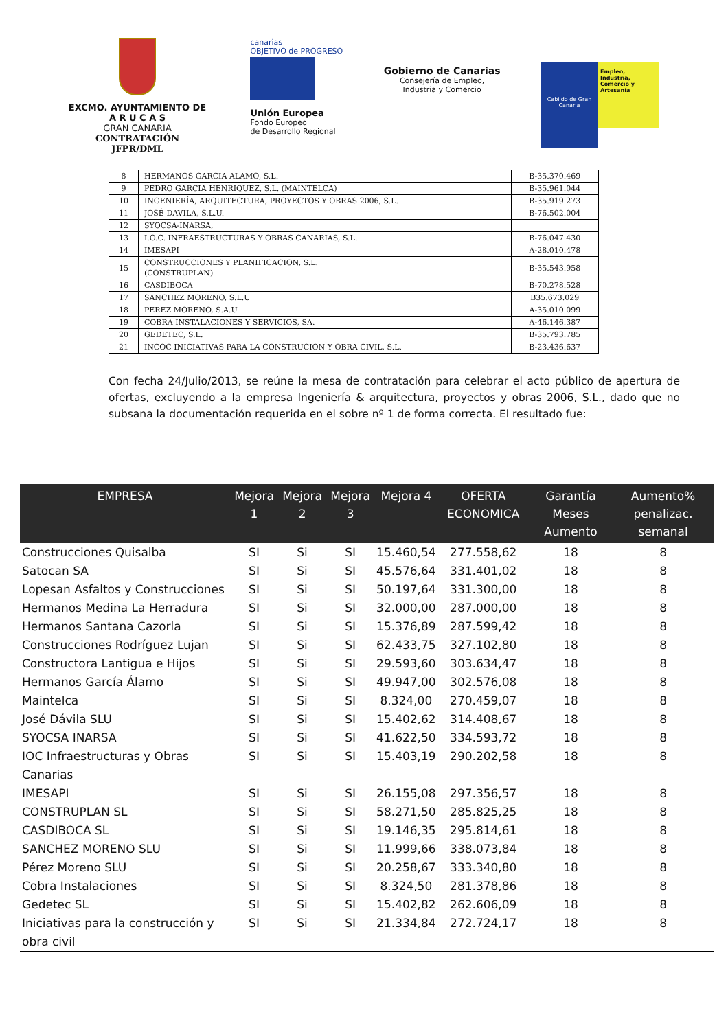EXCMO. AYUNTAMIENTO DE
A R U C A S
GRAN CANARIA
CONTRATACIÓN
JFPR/DML
canarias
OBJETIVO de PROGRESO
Unión Europea
Fondo Europeo
de Desarrollo Regional
Gobierno de Canarias
Consejería de Empleo,
Industria y Comercio
Cabildo de Gran Canaria
Empleo, Industria, Comercio y Artesanía
| 8 | HERMANOS GARCIA ALAMO, S.L. | B-35.370.469 |
| 9 | PEDRO GARCIA HENRIQUEZ, S.L. (MAINTELCA) | B-35.961.044 |
| 10 | INGENIERÍA, ARQUITECTURA, PROYECTOS Y OBRAS 2006, S.L. | B-35.919.273 |
| 11 | JOSÉ DAVILA, S.L.U. | B-76.502.004 |
| 12 | SYOCSA-INARSA, | |
| 13 | I.O.C. INFRAESTRUCTURAS Y OBRAS CANARIAS, S.L. | B-76.047.430 |
| 14 | IMESAPI | A-28.010.478 |
| 15 | CONSTRUCCIONES Y PLANIFICACION, S.L. (CONSTRUPLAN) | B-35.543.958 |
| 16 | CASDIBOCA | B-70.278.528 |
| 17 | SANCHEZ MORENO, S.L.U | B35.673.029 |
| 18 | PEREZ MORENO, S.A.U. | A-35.010.099 |
| 19 | COBRA INSTALACIONES Y SERVICIOS, SA. | A-46.146.387 |
| 20 | GEDETEC, S.L. | B-35.793.785 |
| 21 | INCOC INICIATIVAS PARA LA CONSTRUCION Y OBRA CIVIL, S.L. | B-23.436.637 |
Con fecha 24/Julio/2013, se reúne la mesa de contratación para celebrar el acto público de apertura de ofertas, excluyendo a la empresa Ingeniería & arquitectura, proyectos y obras 2006, S.L., dado que no subsana la documentación requerida en el sobre nº 1 de forma correcta. El resultado fue:
| EMPRESA | Mejora 1 | Mejora 2 | Mejora 3 | Mejora 4 | OFERTA ECONOMICA | Garantía Meses Aumento | Aumento% penalizac. semanal |
| --- | --- | --- | --- | --- | --- | --- | --- |
| Construcciones Quisalba | SI | Si | SI | 15.460,54 | 277.558,62 | 18 | 8 |
| Satocan SA | SI | Si | SI | 45.576,64 | 331.401,02 | 18 | 8 |
| Lopesan Asfaltos y Construcciones | SI | Si | SI | 50.197,64 | 331.300,00 | 18 | 8 |
| Hermanos Medina La Herradura | SI | Si | SI | 32.000,00 | 287.000,00 | 18 | 8 |
| Hermanos Santana Cazorla | SI | Si | SI | 15.376,89 | 287.599,42 | 18 | 8 |
| Construcciones Rodríguez Lujan | SI | Si | SI | 62.433,75 | 327.102,80 | 18 | 8 |
| Constructora Lantigua e Hijos | SI | Si | SI | 29.593,60 | 303.634,47 | 18 | 8 |
| Hermanos García Álamo | SI | Si | SI | 49.947,00 | 302.576,08 | 18 | 8 |
| Maintelca | SI | Si | SI | 8.324,00 | 270.459,07 | 18 | 8 |
| José Dávila SLU | SI | Si | SI | 15.402,62 | 314.408,67 | 18 | 8 |
| SYOCSA INARSA | SI | Si | SI | 41.622,50 | 334.593,72 | 18 | 8 |
| IOC Infraestructuras y Obras Canarias | SI | Si | SI | 15.403,19 | 290.202,58 | 18 | 8 |
| IMESAPI | SI | Si | SI | 26.155,08 | 297.356,57 | 18 | 8 |
| CONSTRUPLAN SL | SI | Si | SI | 58.271,50 | 285.825,25 | 18 | 8 |
| CASDIBOCA SL | SI | Si | SI | 19.146,35 | 295.814,61 | 18 | 8 |
| SANCHEZ MORENO SLU | SI | Si | SI | 11.999,66 | 338.073,84 | 18 | 8 |
| Pérez Moreno SLU | SI | Si | SI | 20.258,67 | 333.340,80 | 18 | 8 |
| Cobra Instalaciones | SI | Si | SI | 8.324,50 | 281.378,86 | 18 | 8 |
| Gedetec SL | SI | Si | SI | 15.402,82 | 262.606,09 | 18 | 8 |
| Iniciativas para la construcción y obra civil | SI | Si | SI | 21.334,84 | 272.724,17 | 18 | 8 |